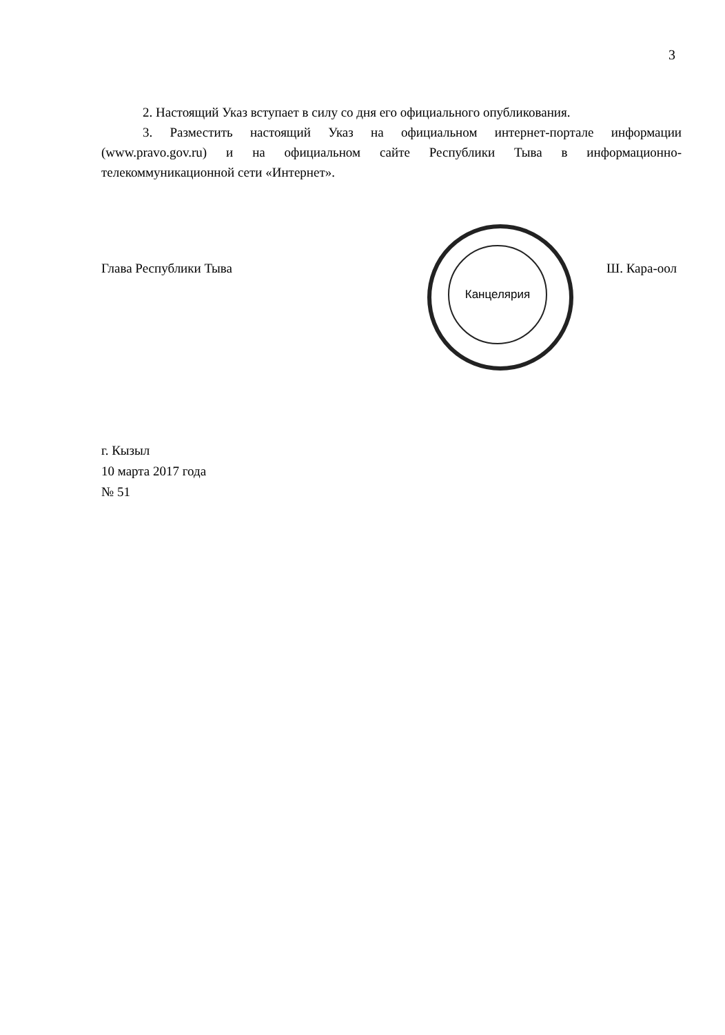3
2. Настоящий Указ вступает в силу со дня его официального опубликования.
3. Разместить настоящий Указ на официальном интернет-портале информации (www.pravo.gov.ru) и на официальном сайте Республики Тыва в информационно-телекоммуникационной сети «Интернет».
Канцелярия
Глава Республики Тыва Ш. Кара-оол
г. Кызыл
10 марта 2017 года
№ 51